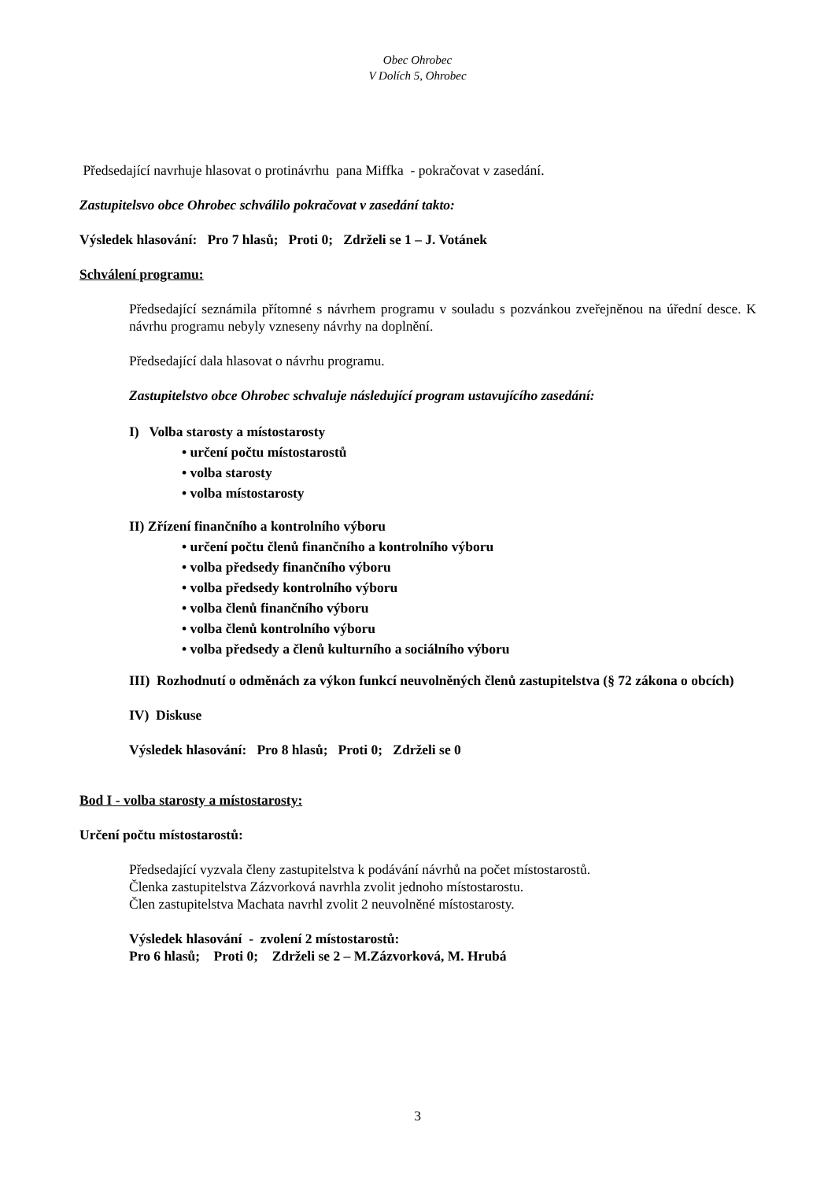Obec Ohrobec
V Dolích 5, Ohrobec
Předsedající navrhuje hlasovat o protinávrhu pana Miffka - pokračovat v zasedání.
Zastupitelsvo obce Ohrobec schválilo pokračovat v zasedání takto:
Výsledek hlasování: Pro 7 hlasů; Proti 0; Zdrželi se 1 – J. Votánek
Schválení programu:
Předsedající seznámila přítomné s návrhem programu v souladu s pozvánkou zveřejněnou na úřední desce. K návrhu programu nebyly vzneseny návrhy na doplnění.
Předsedající dala hlasovat o návrhu programu.
Zastupitelstvo obce Ohrobec schvaluje následující program ustavujícího zasedání:
I) Volba starosty a místostarosty
• určení počtu místostarostů
• volba starosty
• volba místostarosty
II) Zřízení finančního a kontrolního výboru
• určení počtu členů finančního a kontrolního výboru
• volba předsedy finančního výboru
• volba předsedy kontrolního výboru
• volba členů finančního výboru
• volba členů kontrolního výboru
• volba předsedy a členů kulturního a sociálního výboru
III) Rozhodnutí o odměnách za výkon funkcí neuvolněných členů zastupitelstva (§ 72 zákona o obcích)
IV) Diskuse
Výsledek hlasování: Pro 8 hlasů; Proti 0; Zdrželi se 0
Bod I - volba starosty a místostarosty:
Určení počtu místostarostů:
Předsedající vyzvala členy zastupitelstva k podávání návrhů na počet místostarostů.
Členka zastupitelstva Zázvorková navrhla zvolit jednoho místostarostu.
Člen zastupitelstva Machata navrhl zvolit 2 neuvolněné místostarosty.
Výsledek hlasování - zvolení 2 místostarostů:
Pro 6 hlasů; Proti 0; Zdrželi se 2 – M.Zázvorková, M. Hrubá
3